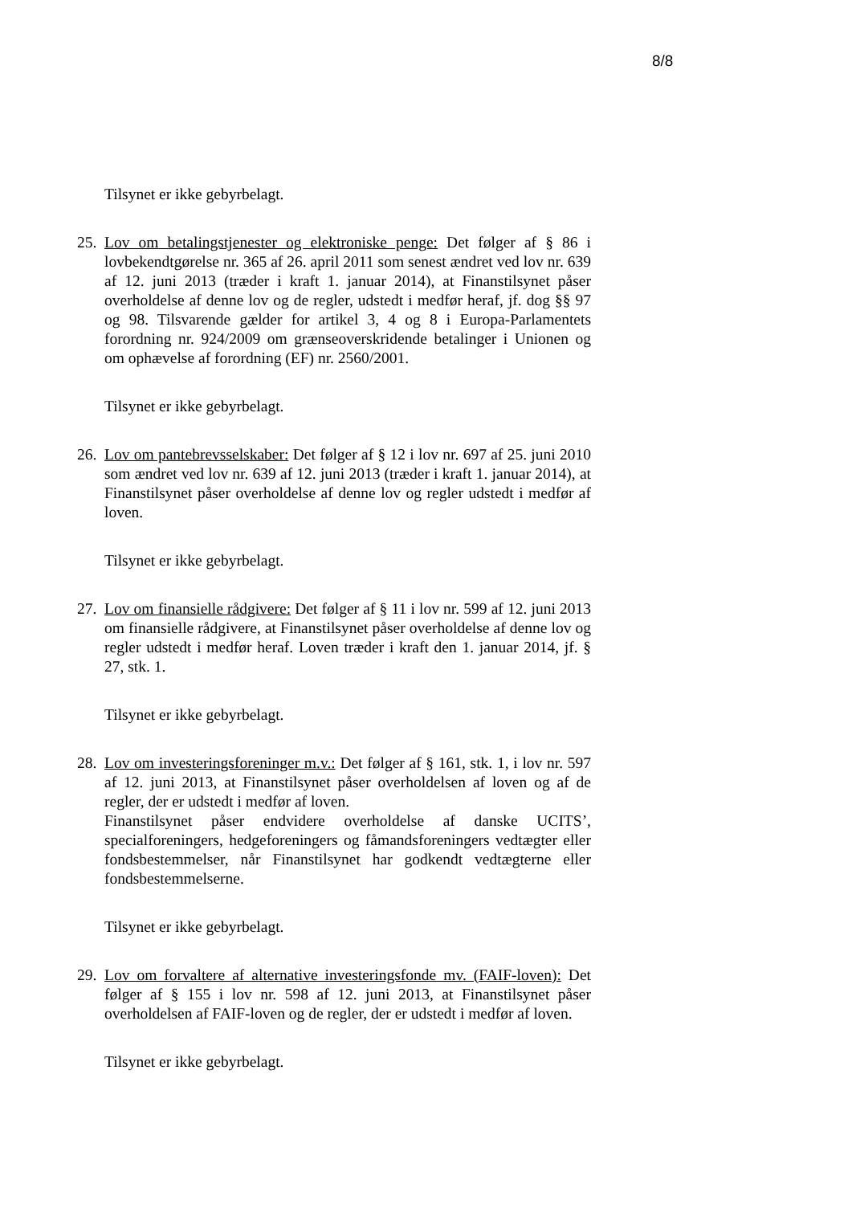8/8
Tilsynet er ikke gebyrbelagt.
25.
Lov om betalingstjenester og elektroniske penge: Det følger af § 86 i lovbekendtgørelse nr. 365 af 26. april 2011 som senest ændret ved lov nr. 639 af 12. juni 2013 (træder i kraft 1. januar 2014), at Finanstilsynet påser overholdelse af denne lov og de regler, udstedt i medfør heraf, jf. dog §§ 97 og 98. Tilsvarende gælder for artikel 3, 4 og 8 i Europa-Parlamentets forordning nr. 924/2009 om grænseoverskridende betalinger i Unionen og om ophævelse af forordning (EF) nr. 2560/2001.
Tilsynet er ikke gebyrbelagt.
26.
Lov om pantebrevsselskaber: Det følger af § 12 i lov nr. 697 af 25. juni 2010 som ændret ved lov nr. 639 af 12. juni 2013 (træder i kraft 1. januar 2014), at Finanstilsynet påser overholdelse af denne lov og regler udstedt i medfør af loven.
Tilsynet er ikke gebyrbelagt.
27.
Lov om finansielle rådgivere: Det følger af § 11 i lov nr. 599 af 12. juni 2013 om finansielle rådgivere, at Finanstilsynet påser overholdelse af denne lov og regler udstedt i medfør heraf. Loven træder i kraft den 1. januar 2014, jf. § 27, stk. 1.
Tilsynet er ikke gebyrbelagt.
28.
Lov om investeringsforeninger m.v.: Det følger af § 161, stk. 1, i lov nr. 597 af 12. juni 2013, at Finanstilsynet påser overholdelsen af loven og af de regler, der er udstedt i medfør af loven.
Finanstilsynet påser endvidere overholdelse af danske UCITS’, specialforeningers, hedgeforeningers og fåmandsforeningers vedtægter eller fondsbestemmelser, når Finanstilsynet har godkendt vedtægterne eller fondsbestemmelserne.
Tilsynet er ikke gebyrbelagt.
29.
Lov om forvaltere af alternative investeringsfonde mv. (FAIF-loven): Det følger af § 155 i lov nr. 598 af 12. juni 2013, at Finanstilsynet påser overholdelsen af FAIF-loven og de regler, der er udstedt i medfør af loven.
Tilsynet er ikke gebyrbelagt.